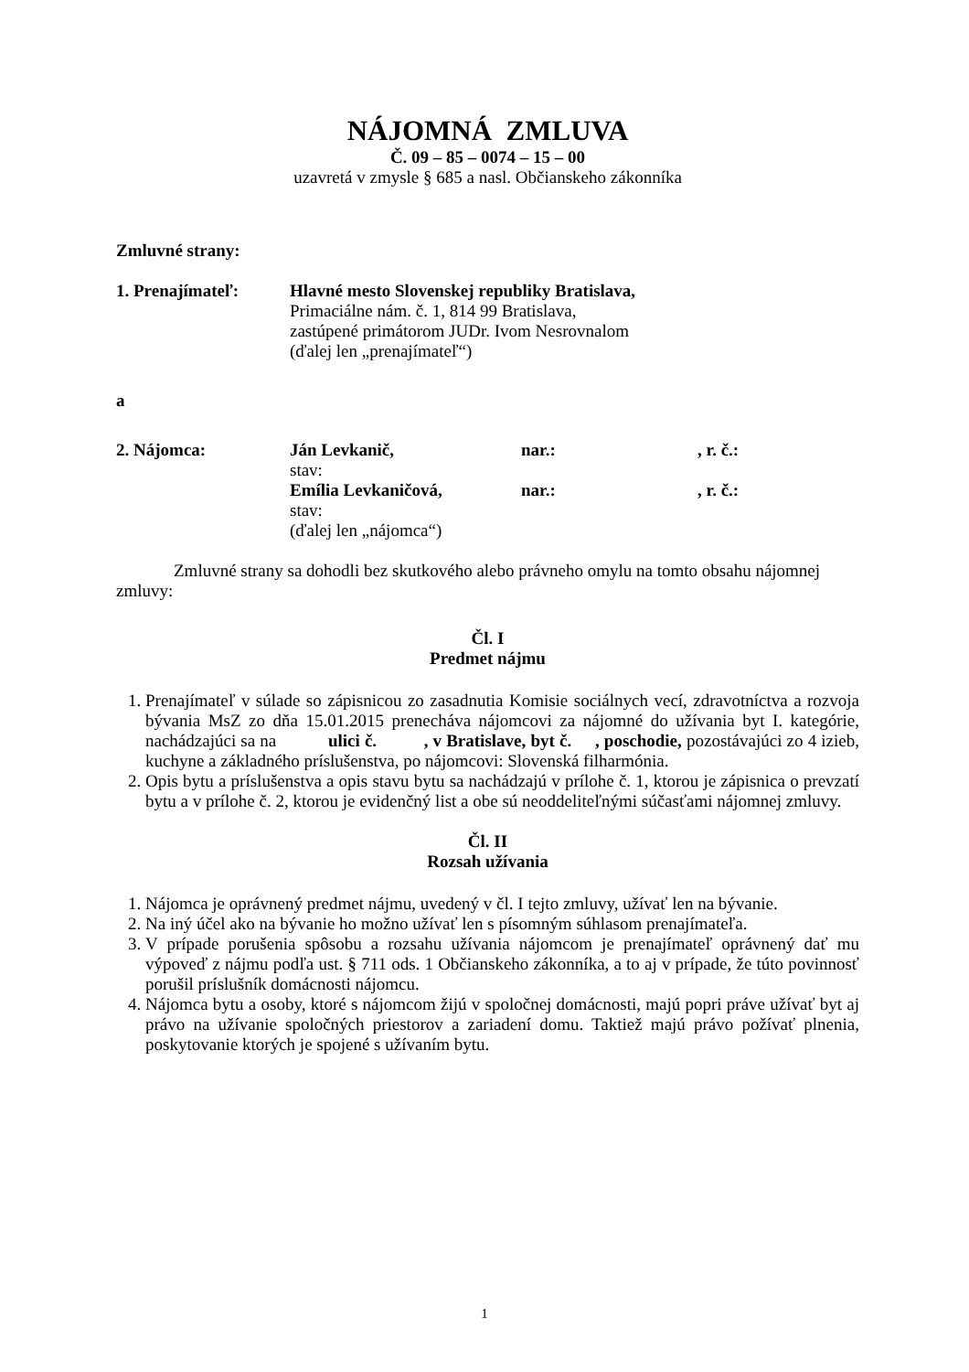NÁJOMNÁ ZMLUVA
Č. 09 – 85 – 0074 – 15 – 00
uzavretá v zmysle § 685 a nasl. Občianskeho zákonníka
Zmluvné strany:
1. Prenajímateľ: Hlavné mesto Slovenskej republiky Bratislava,
Primaciálne nám. č. 1, 814 99 Bratislava,
zastúpené primátorom JUDr. Ivom Nesrovnalom
(ďalej len „prenajímateľ“)
a
2. Nájomca: Ján Levkanič, nar.:, r. č.:
stav:
Emília Levkaničová, nar.:, r. č.:
stav:
(ďalej len „nájomca“)
Zmluvné strany sa dohodli bez skutkového alebo právneho omylu na tomto obsahu nájomnej zmluvy:
Čl. I
Predmet nájmu
1. Prenajímateľ v súlade so zápisnicou zo zasadnutia Komisie sociálnych vecí, zdravotníctva a rozvoja bývania MsZ zo dňa 15.01.2015 prenecháva nájomcovi za nájomné do užívania byt I. kategórie, nachádzajúci sa na ulici č. , v Bratislave, byt č. , poschodie, pozostávajúci zo 4 izieb, kuchyne a základného príslušenstva, po nájomcovi: Slovenská filharmónia.
2. Opis bytu a príslušenstva a opis stavu bytu sa nachádzajú v prílohe č. 1, ktorou je zápisnica o prevzatí bytu a v prílohe č. 2, ktorou je evidenčný list a obe sú neoddeliteľnými súčasťami nájomnej zmluvy.
Čl. II
Rozsah užívania
1. Nájomca je oprávnený predmet nájmu, uvedený v čl. I tejto zmluvy, užívať len na bývanie.
2. Na iný účel ako na bývanie ho možno užívať len s písomným súhlasom prenajímateľa.
3. V prípade porušenia spôsobu a rozsahu užívania nájomcom je prenajímateľ oprávnený dať mu výpoveď z nájmu podľa ust. § 711 ods. 1 Občianskeho zákonníka, a to aj v prípade, že túto povinnosť porušil príslušník domácnosti nájomcu.
4. Nájomca bytu a osoby, ktoré s nájomcom žijú v spoločnej domácnosti, majú popri práve užívať byt aj právo na užívanie spoločných priestorov a zariadení domu. Taktiež majú právo požívať plnenia, poskytovanie ktorých je spojené s užívaním bytu.
1